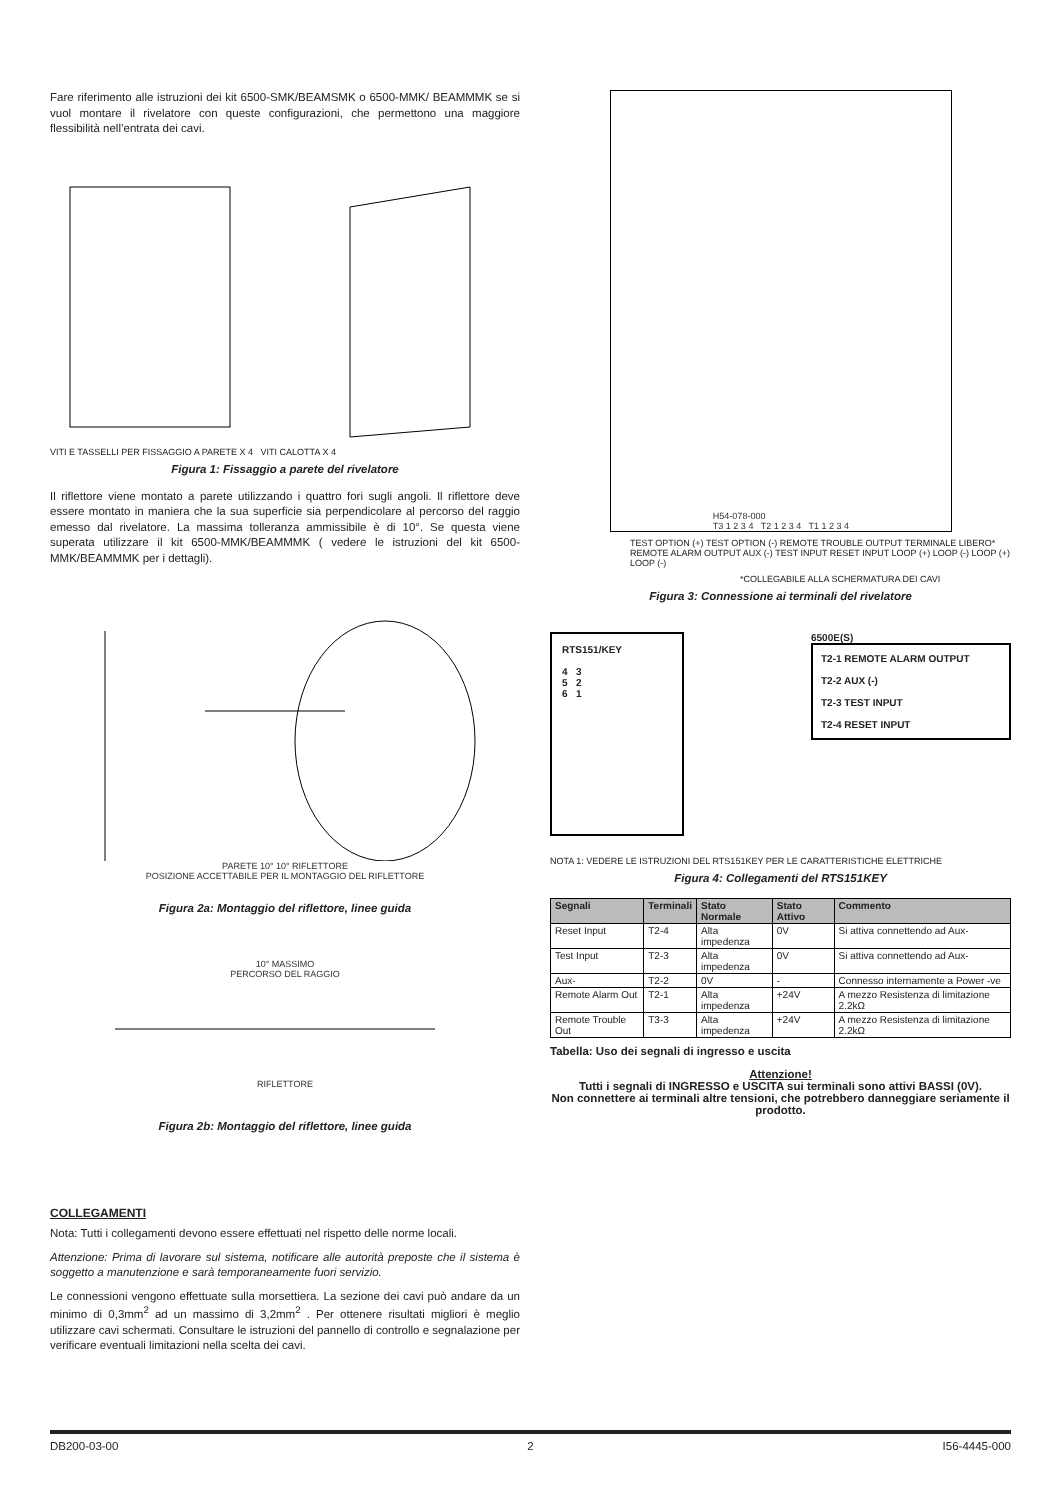Fare riferimento alle istruzioni dei kit 6500-SMK/BEAMSMK o 6500-MMK/ BEAMMMK se si vuol montare il rivelatore con queste configurazioni, che permettono una maggiore flessibilità nell’entrata dei cavi.
VITI E TASSELLI PER FISSAGGIO A PARETE X 4 VITI CALOTTA X 4
Figura 1: Fissaggio a parete del rivelatore
Il riflettore viene montato a parete utilizzando i quattro fori sugli angoli. Il riflettore deve essere montato in maniera che la sua superficie sia perpendicolare al percorso del raggio emesso dal rivelatore. La massima tolleranza ammissibile è di 10°. Se questa viene superata utilizzare il kit 6500-MMK/BEAMMMK ( vedere le istruzioni del kit 6500-MMK/BEAMMMK per i dettagli).
PARETE 10° 10° RIFLETTORE
POSIZIONE ACCETTABILE PER IL MONTAGGIO DEL RIFLETTORE
Figura 2a: Montaggio del riflettore, linee guida
10° MASSIMO
PERCORSO DEL RAGGIO
RIFLETTORE
Figura 2b: Montaggio del riflettore, linee guida
COLLEGAMENTI
Nota: Tutti i collegamenti devono essere effettuati nel rispetto delle norme locali.
Attenzione: Prima di lavorare sul sistema, notificare alle autorità preposte che il sistema è soggetto a manutenzione e sarà temporaneamente fuori servizio.
Le connessioni vengono effettuate sulla morsettiera. La sezione dei cavi può andare da un minimo di 0,3mm<sup>2</sup> ad un massimo di 3,2mm<sup>2</sup> . Per ottenere risultati migliori è meglio utilizzare cavi schermati. Consultare le istruzioni del pannello di controllo e segnalazione per verificare eventuali limitazioni nella scelta dei cavi.
H54-078-000
T3 1 2 3 4 T2 1 2 3 4 T1 1 2 3 4
TEST OPTION (+) TEST OPTION (-) REMOTE TROUBLE OUTPUT TERMINALE LIBERO* REMOTE ALARM OUTPUT AUX (-) TEST INPUT RESET INPUT LOOP (+) LOOP (-) LOOP (+) LOOP (-)
*COLLEGABILE ALLA SCHERMATURA DEI CAVI
Figura 3: Connessione ai terminali del rivelatore
RTS151/KEY
4 3
5 2
6 1
6500E(S)
T2-1 REMOTE ALARM OUTPUT
T2-2 AUX (-)
T2-3 TEST INPUT
T2-4 RESET INPUT
NOTA 1: VEDERE LE ISTRUZIONI DEL RTS151KEY PER LE CARATTERISTICHE ELETTRICHE
Figura 4: Collegamenti del RTS151KEY
| Segnali | Terminali | Stato Normale | Stato Attivo | Commento |
| --- | --- | --- | --- | --- |
| Reset Input | T2-4 | Alta impedenza | 0V | Si attiva connettendo ad Aux- |
| Test Input | T2-3 | Alta impedenza | 0V | Si attiva connettendo ad Aux- |
| Aux- | T2-2 | 0V | - | Connesso internamente a Power -ve |
| Remote Alarm Out | T2-1 | Alta impedenza | +24V | A mezzo Resistenza di limitazione 2.2kΩ |
| Remote Trouble Out | T3-3 | Alta impedenza | +24V | A mezzo Resistenza di limitazione 2.2kΩ |
Tabella: Uso dei segnali di ingresso e uscita
Attenzione!
Tutti i segnali di INGRESSO e USCITA sui terminali sono attivi BASSI (0V).
Non connettere ai terminali altre tensioni, che potrebbero danneggiare seriamente il prodotto.
DB200-03-00 2 I56-4445-000